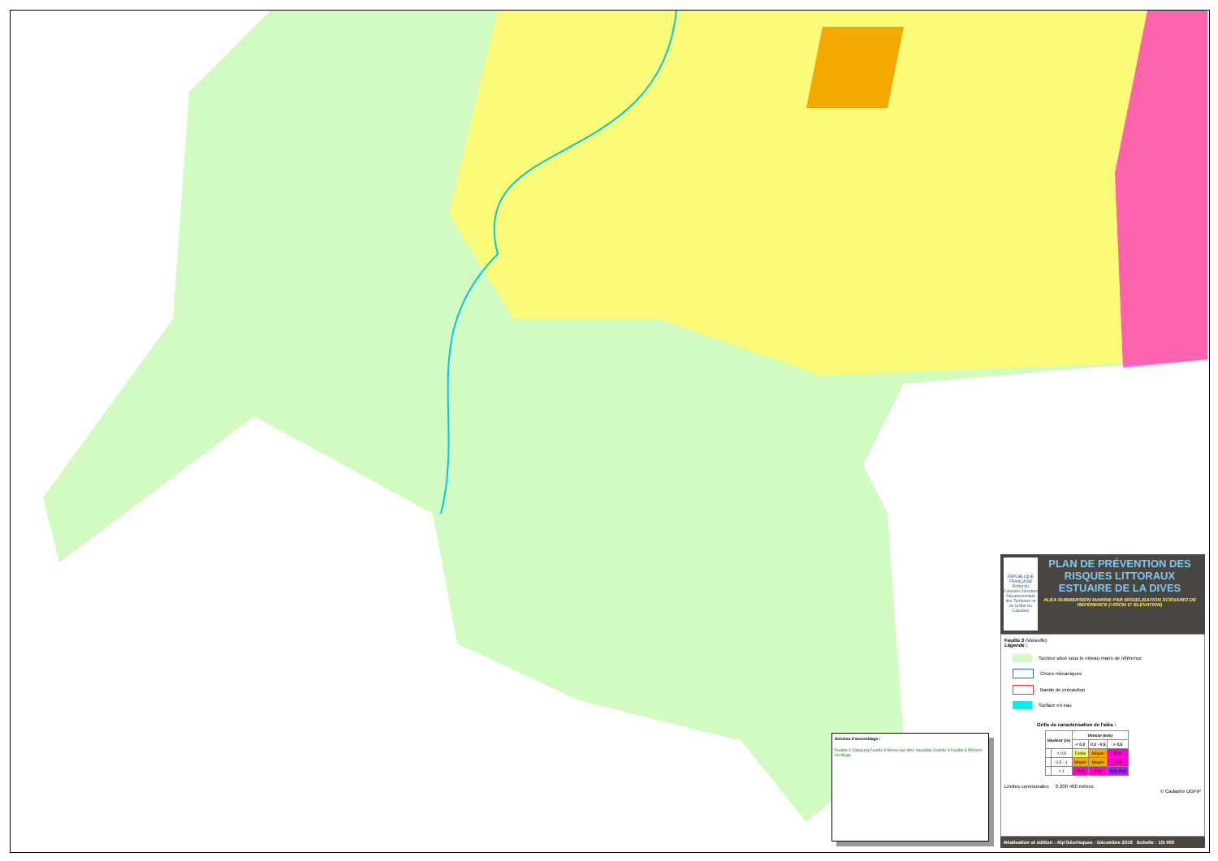Schéma d'assemblage :
Feuille 1 Cabourg Feuille 2 Dives-sur-Mer Varaville Feuille 4 Feuille 3 Périers-en-Auge
RÉPUBLIQUE FRANÇAISE Préfet du Calvados Direction Départementale des Territoires et de la Mer du Calvados
PLAN DE PRÉVENTION DES RISQUES LITTORAUX ESTUAIRE DE LA DIVES
ALÉA SUBMERSION MARINE PAR MODÉLISATION SCÉNARIO DE RÉFÉRENCE (+60CM D' ÉLÉVATION)
Feuille 3 (Varaville)
Légende :
Secteur situé sous le niveau marin de référence
Chocs mécaniques
Bande de précaution
Surface en eau
Grille de caractérisation de l'aléa :
| Hauteur (m) | | Vitesse (m/s) | | |
| --- | --- | --- | --- | --- |
| | | < 0,2 | 0,2 - 0,5 | > 0,5 |
| | < 0,5 | Faible | Moyen | Fort |
| | 0,5 - 1 | Moyen | Moyen | Fort |
| | > 1 | Fort | Fort | Très Fort |
Limites communales 0 200 400 mètres
© Cadastre DGFiP
Réalisation et édition : Alp'Géorisques - Décembre 2019 Echelle : 1/5 000